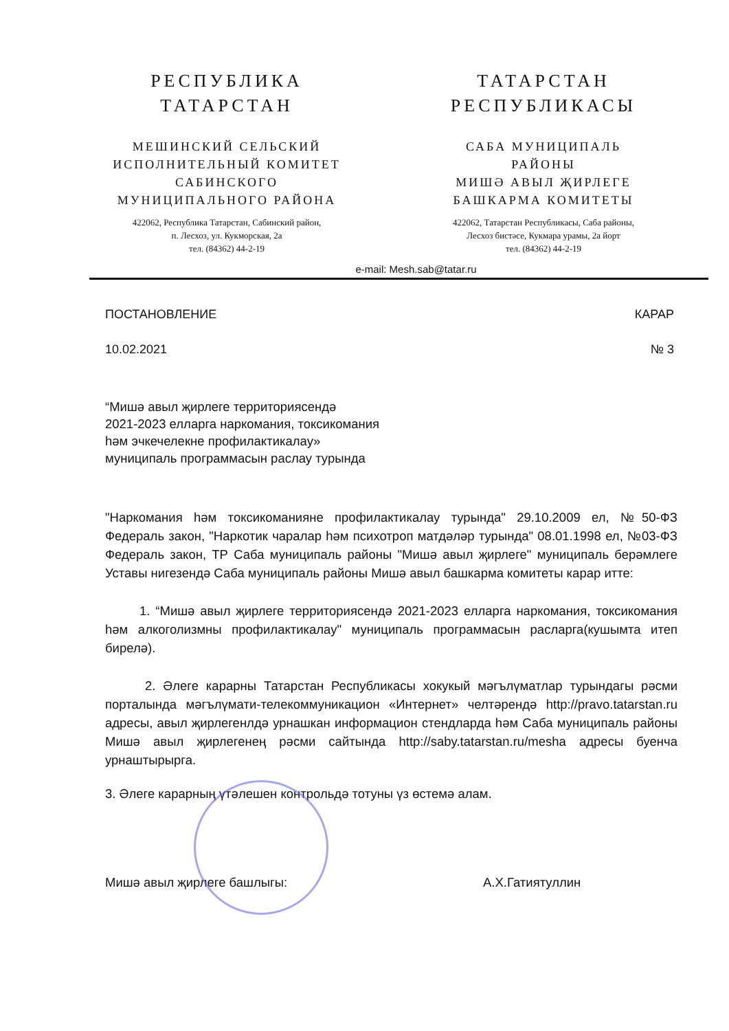РЕСПУБЛИКА
ТАТАРСТАН
МЕШИНСКИЙ СЕЛЬСКИЙ
ИСПОЛНИТЕЛЬНЫЙ КОМИТЕТ
САБИНСКОГО
МУНИЦИПАЛЬНОГО РАЙОНА
422062, Республика Татарстан, Сабинский район,
п. Лесхоз, ул. Кукморская, 2а
тел. (84362) 44-2-19
ТАТАРСТАН
РЕСПУБЛИКАСЫ
САБА МУНИЦИПАЛЬ
РАЙОНЫ
МИШӘ АВЫЛ ҖИРЛЕГЕ
БАШКАРМА КОМИТЕТЫ
422062, Татарстан Республикасы, Саба районы,
Лесхоз бистәсе, Кукмара урамы, 2а йорт
тел. (84362) 44-2-19
e-mail: Mesh.sab@tatar.ru
ПОСТАНОВЛЕНИЕ КАРАР
10.02.2021 № 3
“Мишә авыл җирлеге территориясендә
2021-2023 елларга наркомания, токсикомания
һәм эчкечелекне профилактикалау»
муниципаль программасын раслау турында
"Наркомания һәм токсикоманияне профилактикалау турында" 29.10.2009 ел, №50-ФЗ Федераль закон, "Наркотик чаралар һәм психотроп матдәләр турында" 08.01.1998 ел, №03-ФЗ Федераль закон, ТР Саба муниципаль районы "Мишә авыл җирлеге" муниципаль берәмлеге Уставы нигезендә Саба муниципаль районы Мишә авыл башкарма комитеты карар итте:
1. “Мишә авыл җирлеге территориясендә 2021-2023 елларга наркомания, токсикомания һәм алкоголизмны профилактикалау" муниципаль программасын расларга(кушымта итеп бирелә).
2. Әлеге карарны Татарстан Республикасы хокукый мәгълүматлар турындагы рәсми порталында мәгълүмати-телекоммуникацион «Интернет» челтәрендә http://pravo.tatarstan.ru адресы, авыл җирлегенлдә урнашкан информацион стендларда һәм Саба муниципаль районы Мишә авыл җирлегенең рәсми сайтында http://saby.tatarstan.ru/mesha адресы буенча урнаштырырга.
3. Әлеге карарның үтәлешен контрольдә тотуны үз өстемә алам.
Мишә авыл җирлеге башлыгы: А.Х.Гатиятуллин